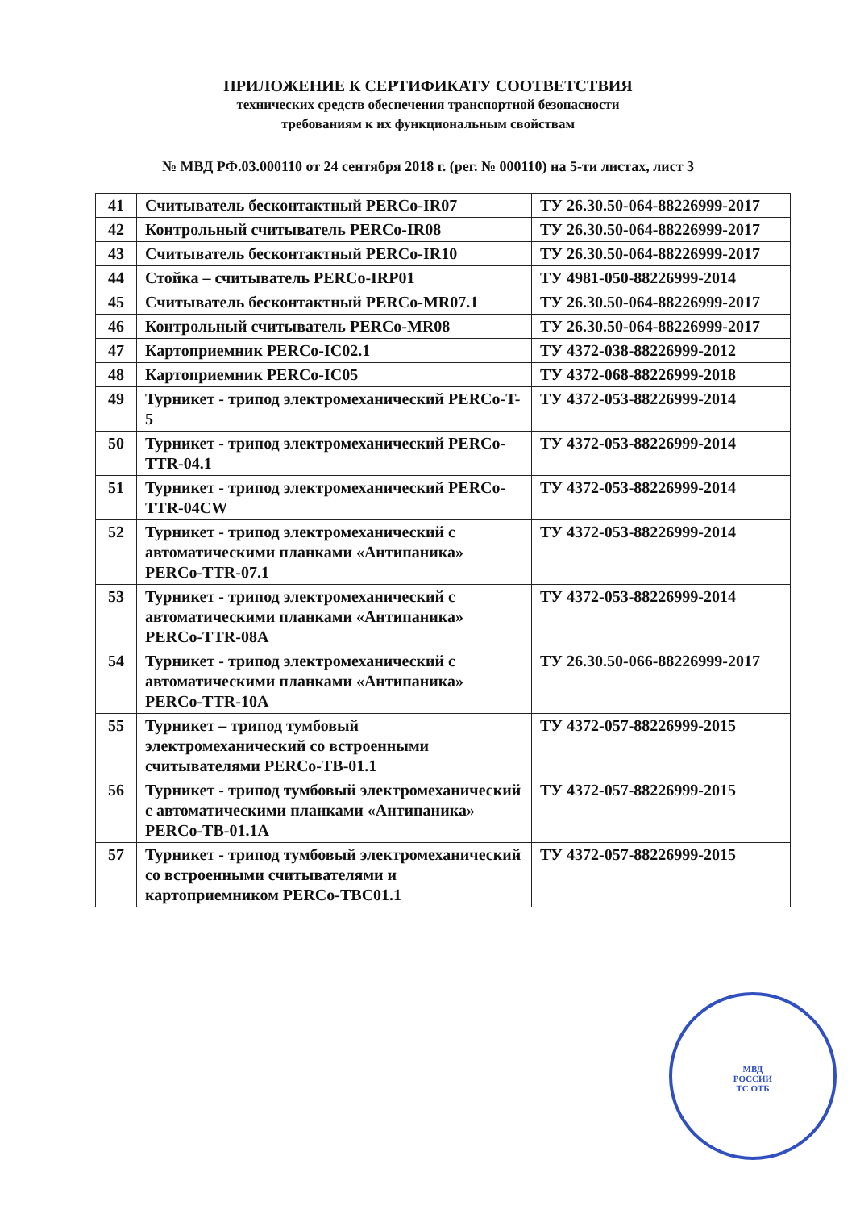ПРИЛОЖЕНИЕ К СЕРТИФИКАТУ СООТВЕТСТВИЯ
технических средств обеспечения транспортной безопасности
требованиям к их функциональным свойствам
№ МВД РФ.03.000110 от 24 сентября 2018 г. (рег. № 000110) на 5-ти листах, лист 3
| 41 | Считыватель бесконтактный PERCo-IR07 | ТУ 26.30.50-064-88226999-2017 |
| 42 | Контрольный считыватель PERCo-IR08 | ТУ 26.30.50-064-88226999-2017 |
| 43 | Считыватель бесконтактный PERCo-IR10 | ТУ 26.30.50-064-88226999-2017 |
| 44 | Стойка – считыватель PERCo-IRP01 | ТУ 4981-050-88226999-2014 |
| 45 | Считыватель бесконтактный PERCo-MR07.1 | ТУ 26.30.50-064-88226999-2017 |
| 46 | Контрольный считыватель PERCo-MR08 | ТУ 26.30.50-064-88226999-2017 |
| 47 | Картоприемник PERCo-IC02.1 | ТУ 4372-038-88226999-2012 |
| 48 | Картоприемник PERCo-IC05 | ТУ 4372-068-88226999-2018 |
| 49 | Турникет - трипод электромеханический PERCo-T-5 | ТУ 4372-053-88226999-2014 |
| 50 | Турникет - трипод электромеханический PERCo-TTR-04.1 | ТУ 4372-053-88226999-2014 |
| 51 | Турникет - трипод электромеханический PERCo-TTR-04CW | ТУ 4372-053-88226999-2014 |
| 52 | Турникет - трипод электромеханический с автоматическими планками «Антипаника» PERCo-TTR-07.1 | ТУ 4372-053-88226999-2014 |
| 53 | Турникет - трипод электромеханический с автоматическими планками «Антипаника» PERCo-TTR-08A | ТУ 4372-053-88226999-2014 |
| 54 | Турникет - трипод электромеханический с автоматическими планками «Антипаника» PERCo-TTR-10A | ТУ 26.30.50-066-88226999-2017 |
| 55 | Турникет – трипод тумбовый электромеханический со встроенными считывателями PERCo-TB-01.1 | ТУ 4372-057-88226999-2015 |
| 56 | Турникет - трипод тумбовый электромеханический с автоматическими планками «Антипаника» PERCo-TB-01.1A | ТУ 4372-057-88226999-2015 |
| 57 | Турникет - трипод тумбовый электромеханический со встроенными считывателями и картоприемником PERCo-TBC01.1 | ТУ 4372-057-88226999-2015 |
МВД
РОССИИ
ТС ОТБ